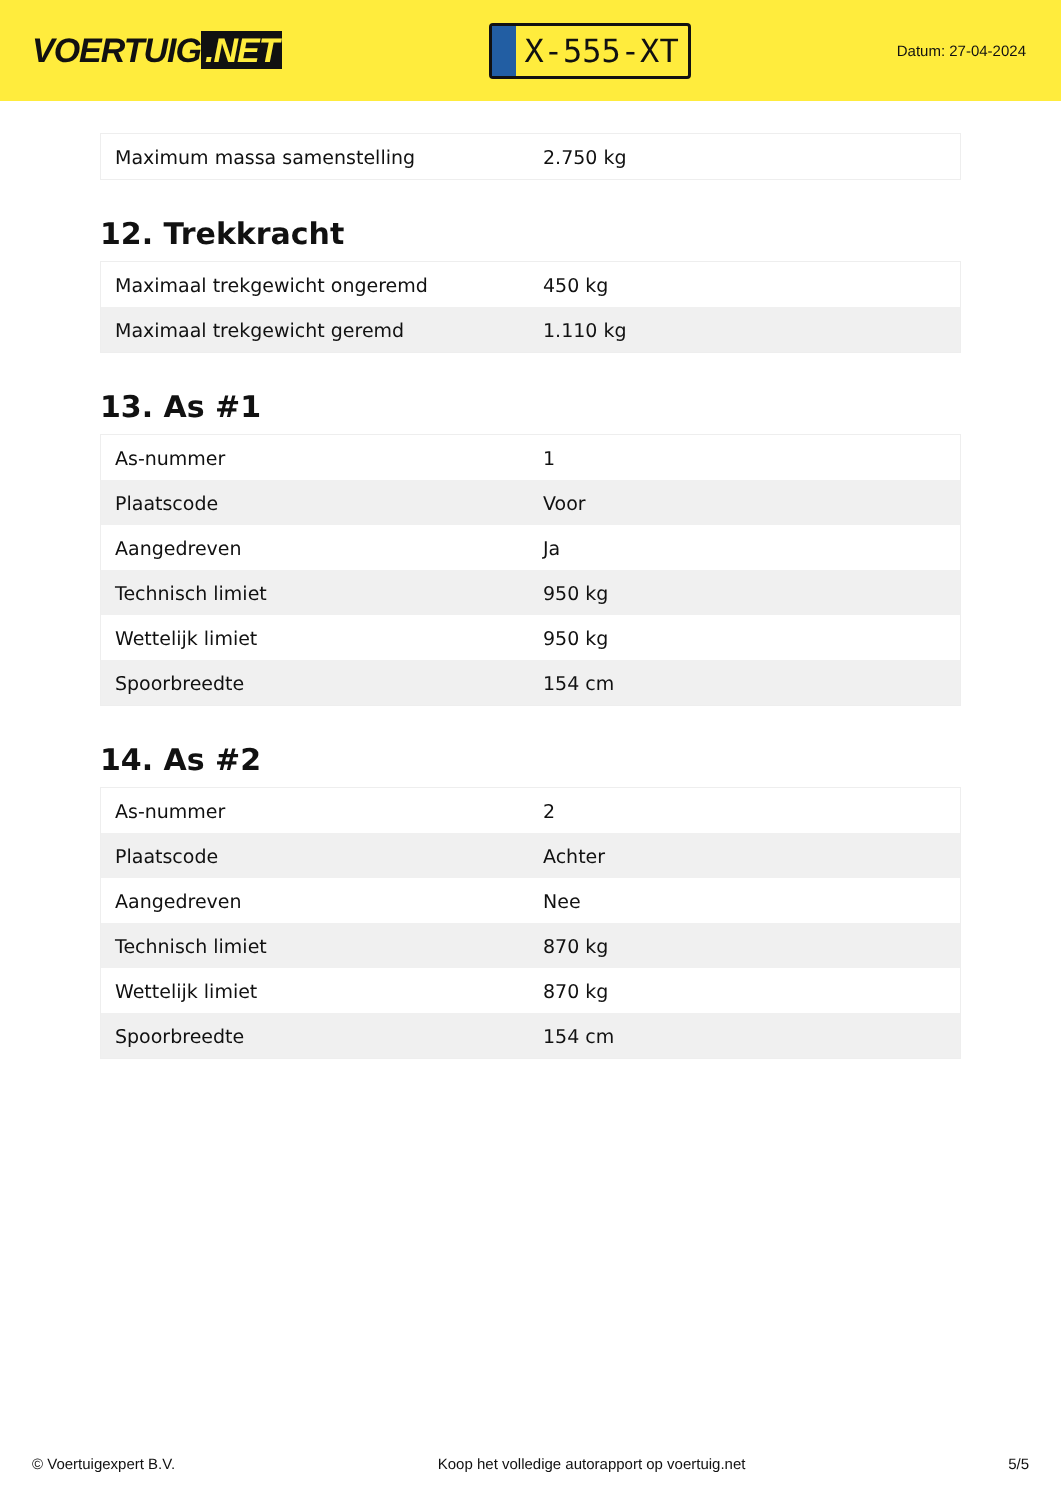VOERTUIG.NET
X-555-XT
Datum: 27-04-2024
| Maximum massa samenstelling | 2.750 kg |
12. Trekkracht
| Maximaal trekgewicht ongeremd | 450 kg |
| Maximaal trekgewicht geremd | 1.110 kg |
13. As #1
| As-nummer | 1 |
| Plaatscode | Voor |
| Aangedreven | Ja |
| Technisch limiet | 950 kg |
| Wettelijk limiet | 950 kg |
| Spoorbreedte | 154 cm |
14. As #2
| As-nummer | 2 |
| Plaatscode | Achter |
| Aangedreven | Nee |
| Technisch limiet | 870 kg |
| Wettelijk limiet | 870 kg |
| Spoorbreedte | 154 cm |
© Voertuigexpert B.V. Koop het volledige autorapport op voertuig.net 5/5